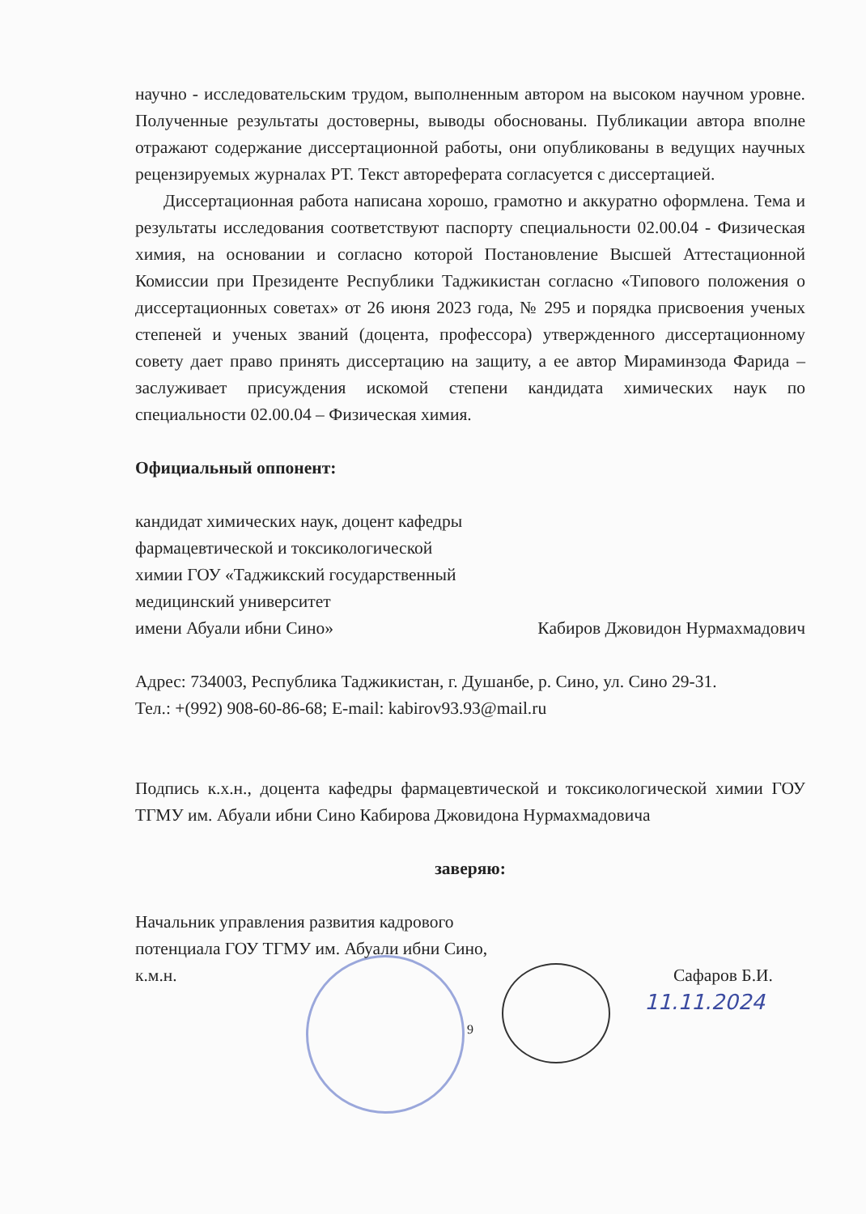научно - исследовательским трудом, выполненным автором на высоком научном уровне. Полученные результаты достоверны, выводы обоснованы. Публикации автора вполне отражают содержание диссертационной работы, они опубликованы в ведущих научных рецензируемых журналах РТ. Текст автореферата согласуется с диссертацией.
Диссертационная работа написана хорошо, грамотно и аккуратно оформлена. Тема и результаты исследования соответствуют паспорту специальности 02.00.04 - Физическая химия, на основании и согласно которой Постановление Высшей Аттестационной Комиссии при Президенте Республики Таджикистан согласно «Типового положения о диссертационных советах» от 26 июня 2023 года, № 295 и порядка присвоения ученых степеней и ученых званий (доцента, профессора) утвержденного диссертационному совету дает право принять диссертацию на защиту, а ее автор Мираминзода Фарида – заслуживает присуждения искомой степени кандидата химических наук по специальности 02.00.04 – Физическая химия.
Официальный оппонент:
кандидат химических наук, доцент кафедры
фармацевтической и токсикологической
химии ГОУ «Таджикский государственный
медицинский университет
имени Абуали ибни Сино» Кабиров Джовидон Нурмахмадович
Адрес: 734003, Республика Таджикистан, г. Душанбе, р. Сино, ул. Сино 29-31.
Тел.: +(992) 908-60-86-68; E-mail: kabirov93.93@mail.ru
Подпись к.х.н., доцента кафедры фармацевтической и токсикологической химии ГОУ ТГМУ им. Абуали ибни Сино Кабирова Джовидона Нурмахмадовича
заверяю:
Начальник управления развития кадрового
потенциала ГОУ ТГМУ им. Абуали ибни Сино,
к.м.н. Сафаров Б.И.
11.11.2024
9